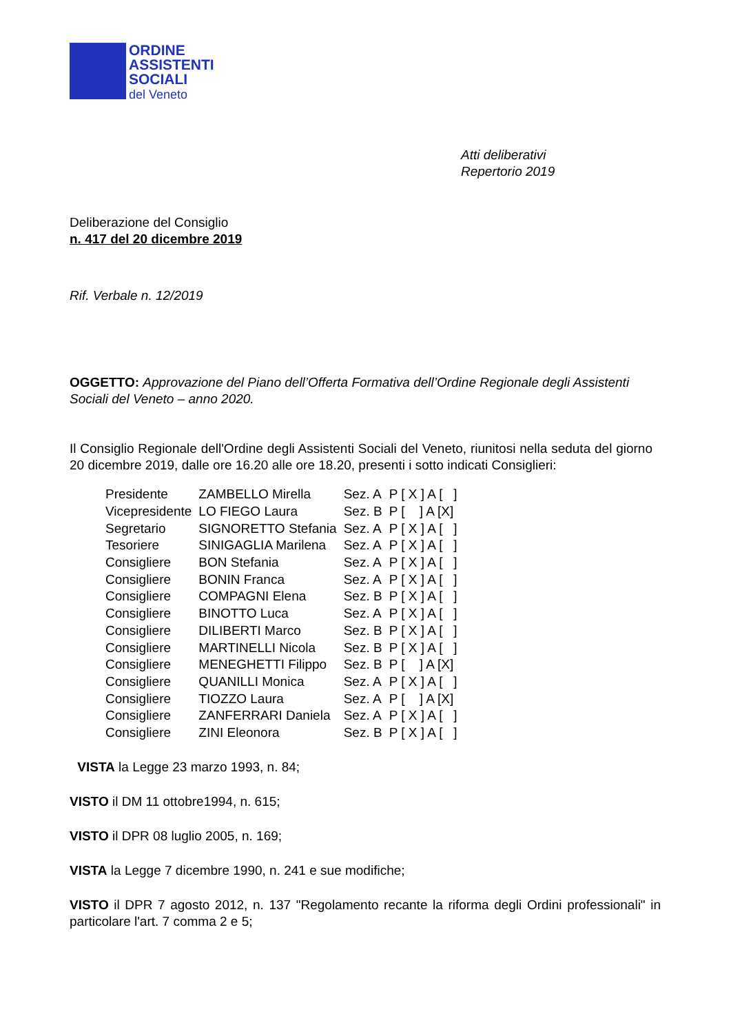ORDINE
ASSISTENTI
SOCIALI
del Veneto
Atti deliberativi
Repertorio 2019
Deliberazione del Consiglio
n. 417 del 20 dicembre 2019
Rif. Verbale n. 12/2019
OGGETTO: Approvazione del Piano dell’Offerta Formativa dell’Ordine Regionale degli Assistenti Sociali del Veneto – anno 2020.
Il Consiglio Regionale dell'Ordine degli Assistenti Sociali del Veneto, riunitosi nella seduta del giorno 20 dicembre 2019, dalle ore 16.20 alle ore 18.20, presenti i sotto indicati Consiglieri:
| Presidente | ZAMBELLO Mirella | Sez. A | P [ X ] A [ ] |
| Vicepresidente | LO FIEGO Laura | Sez. B | P [ ] A [X] |
| Segretario | SIGNORETTO Stefania | Sez. A | P [ X ] A [ ] |
| Tesoriere | SINIGAGLIA Marilena | Sez. A | P [ X ] A [ ] |
| Consigliere | BON Stefania | Sez. A | P [ X ] A [ ] |
| Consigliere | BONIN Franca | Sez. A | P [ X ] A [ ] |
| Consigliere | COMPAGNI Elena | Sez. B | P [ X ] A [ ] |
| Consigliere | BINOTTO Luca | Sez. A | P [ X ] A [ ] |
| Consigliere | DILIBERTI Marco | Sez. B | P [ X ] A [ ] |
| Consigliere | MARTINELLI Nicola | Sez. B | P [ X ] A [ ] |
| Consigliere | MENEGHETTI Filippo | Sez. B | P [ ] A [X] |
| Consigliere | QUANILLI Monica | Sez. A | P [ X ] A [ ] |
| Consigliere | TIOZZO Laura | Sez. A | P [ ] A [X] |
| Consigliere | ZANFERRARI Daniela | Sez. A | P [ X ] A [ ] |
| Consigliere | ZINI Eleonora | Sez. B | P [ X ] A [ ] |
VISTA la Legge 23 marzo 1993, n. 84;
VISTO il DM 11 ottobre1994, n. 615;
VISTO il DPR 08 luglio 2005, n. 169;
VISTA la Legge 7 dicembre 1990, n. 241 e sue modifiche;
VISTO il DPR 7 agosto 2012, n. 137 "Regolamento recante la riforma degli Ordini professionali" in particolare l'art. 7 comma 2 e 5;